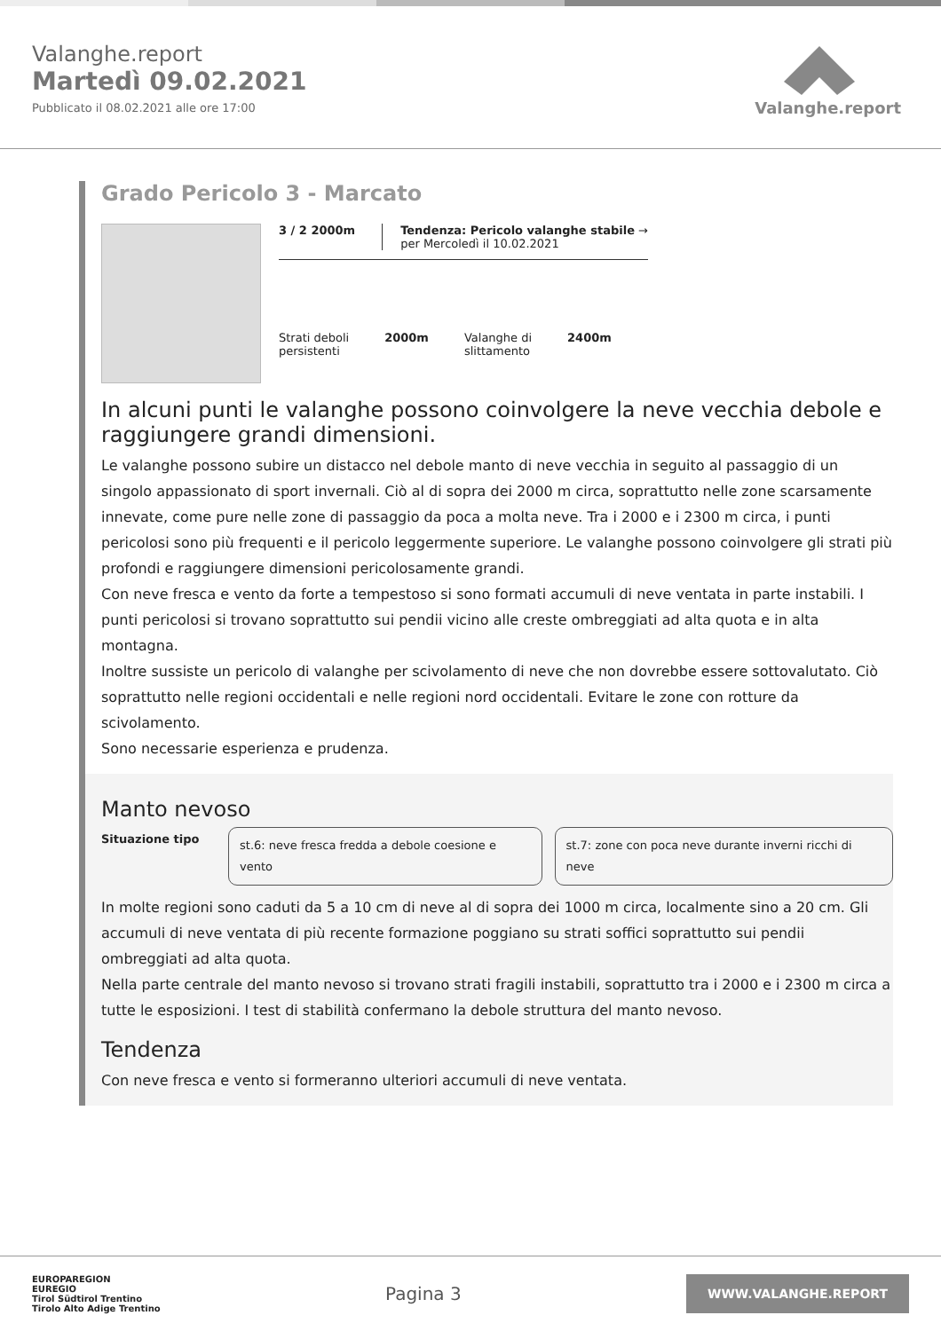Valanghe.report
Martedì 09.02.2021
Pubblicato il 08.02.2021 alle ore 17:00
Valanghe.report
Grado Pericolo 3 - Marcato
3 / 2 2000m Tendenza: Pericolo valanghe stabile →
per Mercoledì il 10.02.2021
Strati deboli
persistenti
2000m Valanghe di
slittamento
2400m
In alcuni punti le valanghe possono coinvolgere la neve vecchia debole e raggiungere grandi dimensioni.
Le valanghe possono subire un distacco nel debole manto di neve vecchia in seguito al passaggio di un singolo appassionato di sport invernali. Ciò al di sopra dei 2000 m circa, soprattutto nelle zone scarsamente innevate, come pure nelle zone di passaggio da poca a molta neve. Tra i 2000 e i 2300 m circa, i punti pericolosi sono più frequenti e il pericolo leggermente superiore. Le valanghe possono coinvolgere gli strati più profondi e raggiungere dimensioni pericolosamente grandi.
Con neve fresca e vento da forte a tempestoso si sono formati accumuli di neve ventata in parte instabili. I punti pericolosi si trovano soprattutto sui pendii vicino alle creste ombreggiati ad alta quota e in alta montagna.
Inoltre sussiste un pericolo di valanghe per scivolamento di neve che non dovrebbe essere sottovalutato. Ciò soprattutto nelle regioni occidentali e nelle regioni nord occidentali. Evitare le zone con rotture da scivolamento.
Sono necessarie esperienza e prudenza.
Manto nevoso
Situazione tipo
st.6: neve fresca fredda a debole coesione e vento
st.7: zone con poca neve durante inverni ricchi di neve
In molte regioni sono caduti da 5 a 10 cm di neve al di sopra dei 1000 m circa, localmente sino a 20 cm. Gli accumuli di neve ventata di più recente formazione poggiano su strati soffici soprattutto sui pendii ombreggiati ad alta quota.
Nella parte centrale del manto nevoso si trovano strati fragili instabili, soprattutto tra i 2000 e i 2300 m circa a tutte le esposizioni. I test di stabilità confermano la debole struttura del manto nevoso.
Tendenza
Con neve fresca e vento si formeranno ulteriori accumuli di neve ventata.
EUROPAREGION
EUREGIO
Tirol Südtirol Trentino
Tirolo Alto Adige Trentino
Pagina 3
WWW.VALANGHE.REPORT